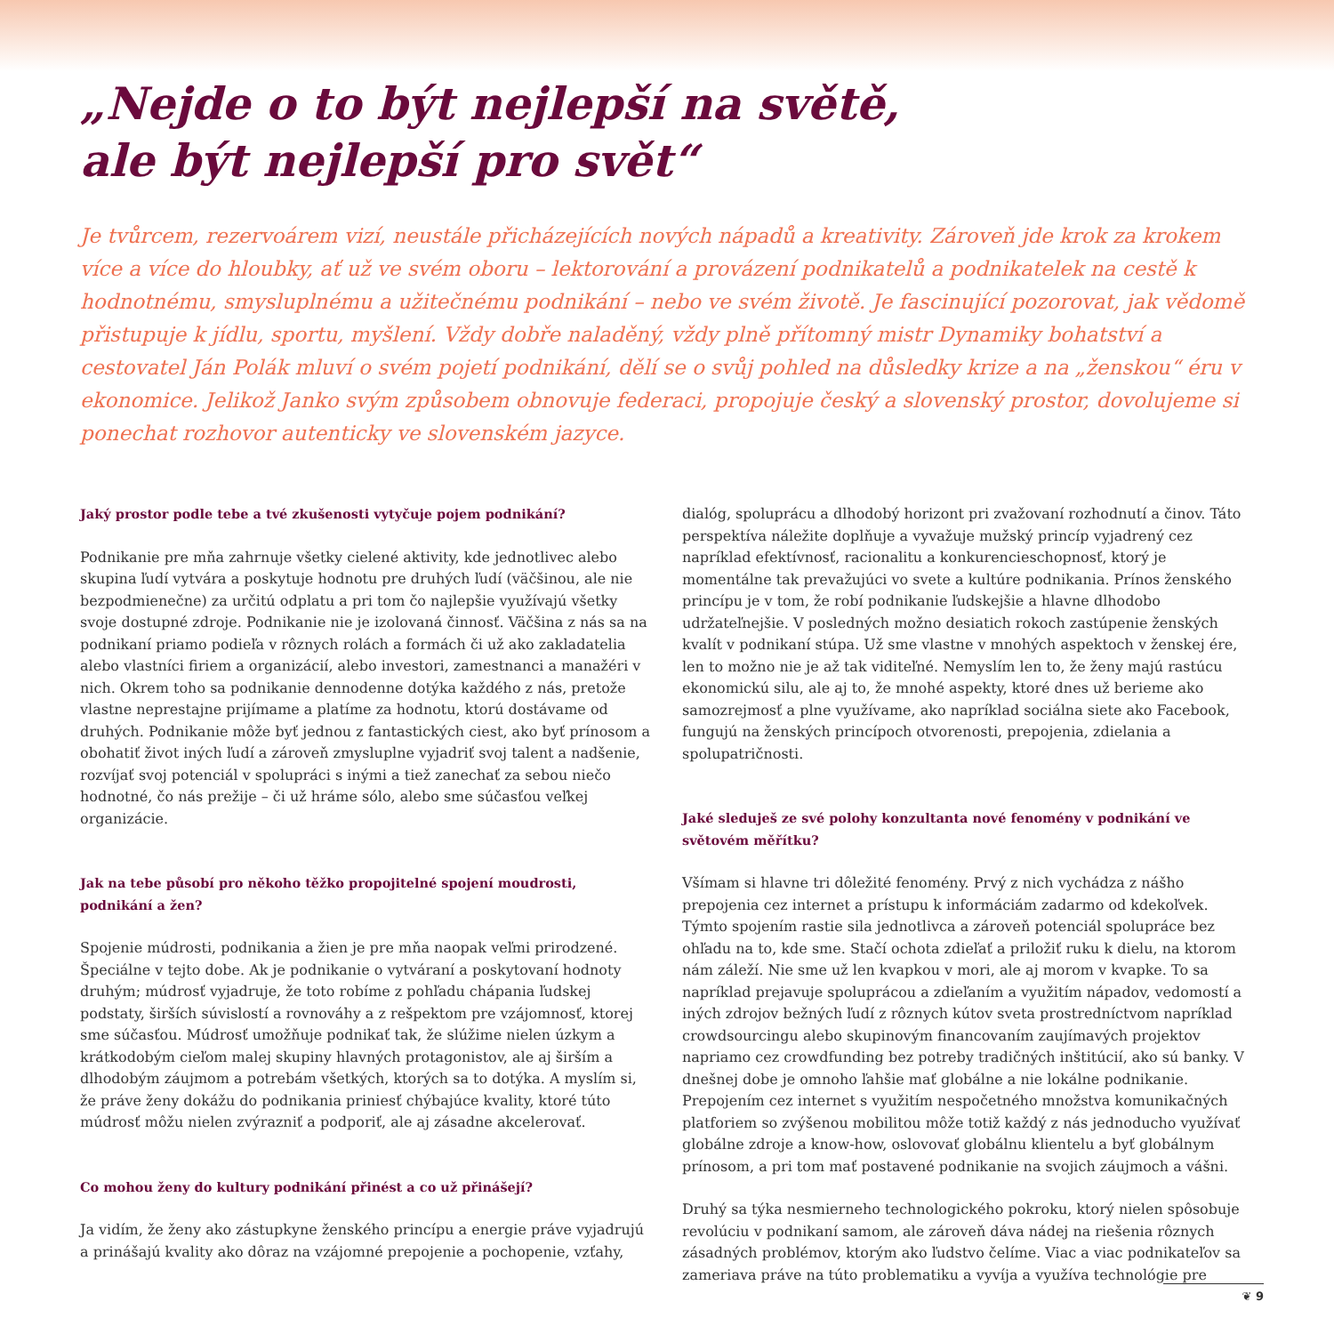„Nejde o to být nejlepší na světě,
ale být nejlepší pro svět“
Je tvůrcem, rezervoárem vizí, neustále přicházejících nových nápadů a kreativity. Zároveň jde krok za krokem více a více do hloubky, ať už ve svém oboru – lektorování a provázení podnikatelů a podnikatelek na cestě k hodnotnému, smysluplnému a užitečnému podnikání – nebo ve svém životě. Je fascinující pozorovat, jak vědomě přistupuje k jídlu, sportu, myšlení. Vždy dobře naladěný, vždy plně přítomný mistr Dynamiky bohatství a cestovatel Ján Polák mluví o svém pojetí podnikání, dělí se o svůj pohled na důsledky krize a na „ženskou“ éru v ekonomice. Jelikož Janko svým způsobem obnovuje federaci, propojuje český a slovenský prostor, dovolujeme si ponechat rozhovor autenticky ve slovenském jazyce.
Jaký prostor podle tebe a tvé zkušenosti vytyčuje pojem podnikání?
Podnikanie pre mňa zahrnuje všetky cielené aktivity, kde jednotlivec alebo skupina ľudí vytvára a poskytuje hodnotu pre druhých ľudí (väčšinou, ale nie bezpodmienečne) za určitú odplatu a pri tom čo najlepšie využívajú všetky svoje dostupné zdroje. Podnikanie nie je izolovaná činnosť. Väčšina z nás sa na podnikaní priamo podieľa v rôznych rolách a formách či už ako zakladatelia alebo vlastníci firiem a organizácií, alebo investori, zamestnanci a manažéri v nich. Okrem toho sa podnikanie dennodenne dotýka každého z nás, pretože vlastne neprestajne prijímame a platíme za hodnotu, ktorú dostávame od druhých. Podnikanie môže byť jednou z fantastických ciest, ako byť prínosom a obohatiť život iných ľudí a zároveň zmysluplne vyjadriť svoj talent a nadšenie, rozvíjať svoj potenciál v spolupráci s inými a tiež zanechať za sebou niečo hodnotné, čo nás prežije – či už hráme sólo, alebo sme súčasťou veľkej organizácie.
Jak na tebe působí pro někoho těžko propojitelné spojení moudrosti, podnikání a žen?
Spojenie múdrosti, podnikania a žien je pre mňa naopak veľmi prirodzené. Špeciálne v tejto dobe. Ak je podnikanie o vytváraní a poskytovaní hodnoty druhým; múdrosť vyjadruje, že toto robíme z pohľadu chápania ľudskej podstaty, širších súvislostí a rovnováhy a z rešpektom pre vzájomnosť, ktorej sme súčasťou. Múdrosť umožňuje podnikať tak, že slúžime nielen úzkym a krátkodobým cieľom malej skupiny hlavných protagonistov, ale aj širším a dlhodobým záujmom a potrebám všetkých, ktorých sa to dotýka. A myslím si, že práve ženy dokážu do podnikania priniesť chýbajúce kvality, ktoré túto múdrosť môžu nielen zvýrazniť a podporiť, ale aj zásadne akcelerovať.
Co mohou ženy do kultury podnikání přinést a co už přinášejí?
Ja vidím, že ženy ako zástupkyne ženského princípu a energie práve vyjadrujú a prinášajú kvality ako dôraz na vzájomné prepojenie a pochopenie, vzťahy,
dialóg, spoluprácu a dlhodobý horizont pri zvažovaní rozhodnutí a činov. Táto perspektíva náležite doplňuje a vyvažuje mužský princíp vyjadrený cez napríklad efektívnosť, racionalitu a konkurencieschopnosť, ktorý je momentálne tak prevažujúci vo svete a kultúre podnikania. Prínos ženského princípu je v tom, že robí podnikanie ľudskejšie a hlavne dlhodobo udržateľnejšie. V posledných možno desiatich rokoch zastúpenie ženských kvalít v podnikaní stúpa. Už sme vlastne v mnohých aspektoch v ženskej ére, len to možno nie je až tak viditeľné. Nemyslím len to, že ženy majú rastúcu ekonomickú silu, ale aj to, že mnohé aspekty, ktoré dnes už berieme ako samozrejmosť a plne využívame, ako napríklad sociálna siete ako Facebook, fungujú na ženských princípoch otvorenosti, prepojenia, zdielania a spolupatričnosti.
Jaké sleduješ ze své polohy konzultanta nové fenomény v podnikání ve světovém měřítku?
Všímam si hlavne tri dôležité fenomény. Prvý z nich vychádza z nášho prepojenia cez internet a prístupu k informáciám zadarmo od kdekoľvek. Týmto spojením rastie sila jednotlivca a zároveň potenciál spolupráce bez ohľadu na to, kde sme. Stačí ochota zdieľať a priložiť ruku k dielu, na ktorom nám záleží. Nie sme už len kvapkou v mori, ale aj morom v kvapke. To sa napríklad prejavuje spoluprácou a zdieľaním a využitím nápadov, vedomostí a iných zdrojov bežných ľudí z rôznych kútov sveta prostredníctvom napríklad crowdsourcingu alebo skupinovým financovaním zaujímavých projektov napriamo cez crowdfunding bez potreby tradičných inštitúcií, ako sú banky. V dnešnej dobe je omnoho ľahšie mať globálne a nie lokálne podnikanie. Prepojením cez internet s využitím nespočetného množstva komunikačných platforiem so zvýšenou mobilitou môže totiž každý z nás jednoducho využívať globálne zdroje a know-how, oslovovať globálnu klientelu a byť globálnym prínosom, a pri tom mať postavené podnikanie na svojich záujmoch a vášni.
Druhý sa týka nesmierneho technologického pokroku, ktorý nielen spôsobuje revolúciu v podnikaní samom, ale zároveň dáva nádej na riešenia rôznych zásadných problémov, ktorým ako ľudstvo čelíme. Viac a viac podnikateľov sa zameriava práve na túto problematiku a vyvíja a využíva technológie pre
❦ 9